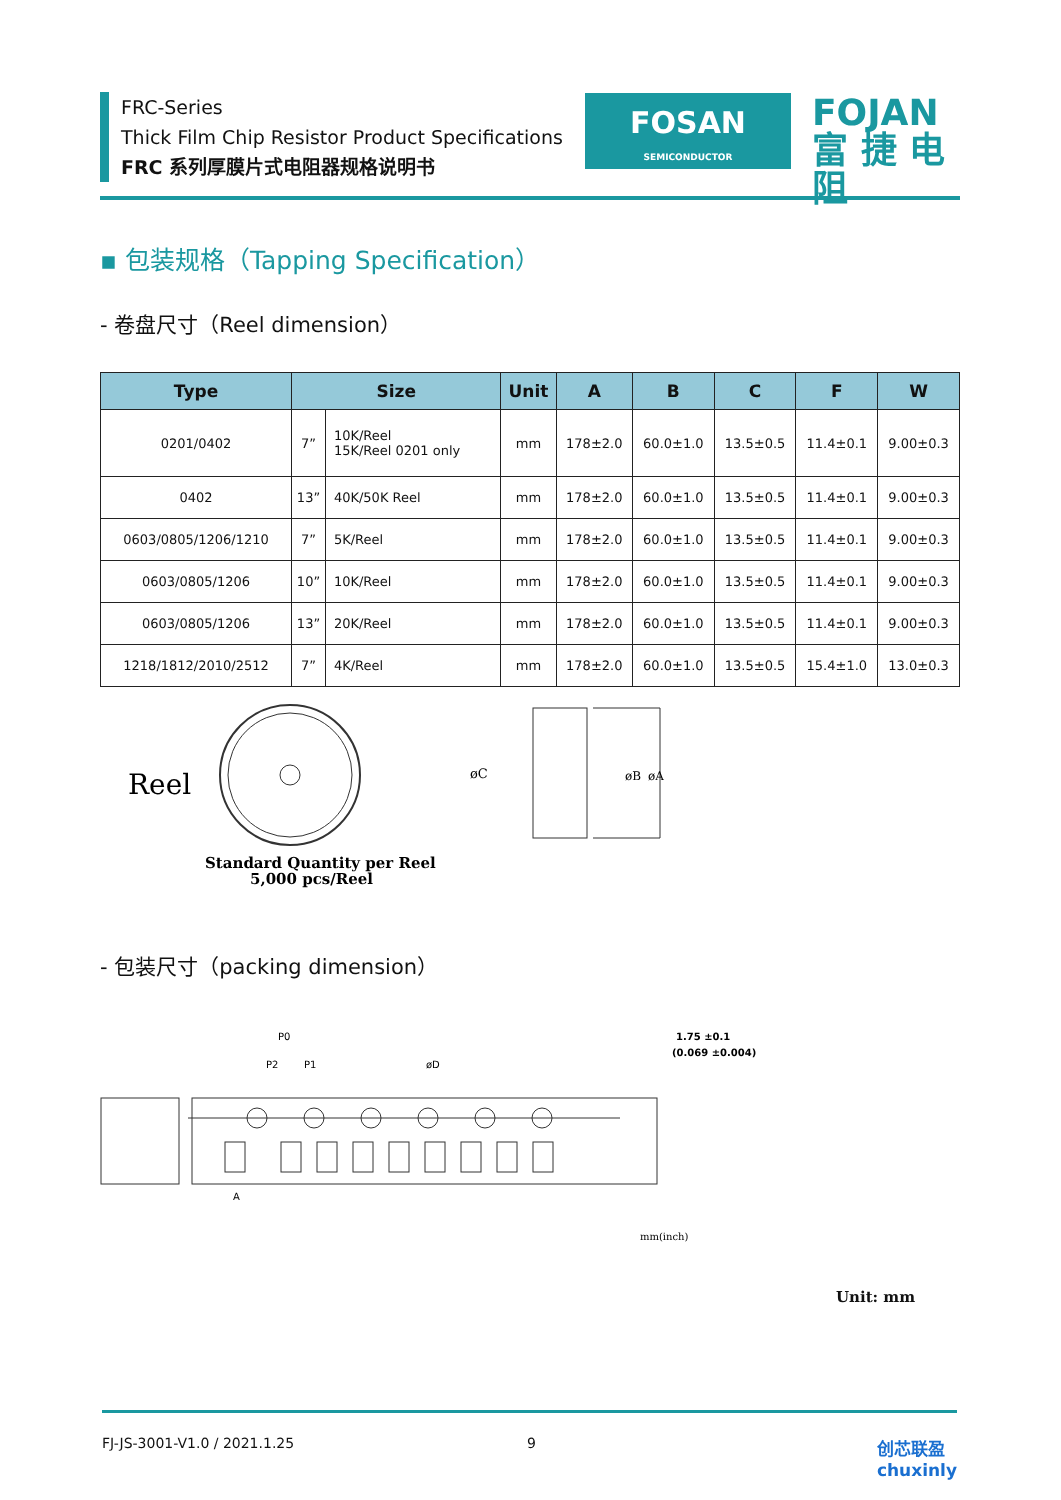FRC-Series
Thick Film Chip Resistor Product Specifications
FRC 系列厚膜片式电阻器规格说明书
FOSAN
SEMICONDUCTOR
FOJAN
富 捷 电 阻
▪ 包装规格（Tapping Specification）
- 卷盘尺寸（Reel dimension）
| Type | Size | | Unit | A | B | C | F | W |
| --- | --- | --- | --- | --- | --- | --- | --- | --- |
| 0201/0402 | 7” | 10K/Reel 15K/Reel 0201 only | mm | 178±2.0 | 60.0±1.0 | 13.5±0.5 | 11.4±0.1 | 9.00±0.3 |
| 0402 | 13” | 40K/50K Reel | mm | 178±2.0 | 60.0±1.0 | 13.5±0.5 | 11.4±0.1 | 9.00±0.3 |
| 0603/0805/1206/1210 | 7” | 5K/Reel | mm | 178±2.0 | 60.0±1.0 | 13.5±0.5 | 11.4±0.1 | 9.00±0.3 |
| 0603/0805/1206 | 10” | 10K/Reel | mm | 178±2.0 | 60.0±1.0 | 13.5±0.5 | 11.4±0.1 | 9.00±0.3 |
| 0603/0805/1206 | 13” | 20K/Reel | mm | 178±2.0 | 60.0±1.0 | 13.5±0.5 | 11.4±0.1 | 9.00±0.3 |
| 1218/1812/2010/2512 | 7” | 4K/Reel | mm | 178±2.0 | 60.0±1.0 | 13.5±0.5 | 15.4±1.0 | 13.0±0.3 |
Reel
Standard Quantity per Reel
5,000 pcs/Reel
øC
øB
øA
- 包装尺寸（packing dimension）
P0
P2
P1
øD
1.75 ±0.1
(0.069 ±0.004)
A
mm(inch)
Unit: mm
FJ-JS-3001-V1.0 / 2021.1.25 9 创芯联盈
chuxinly